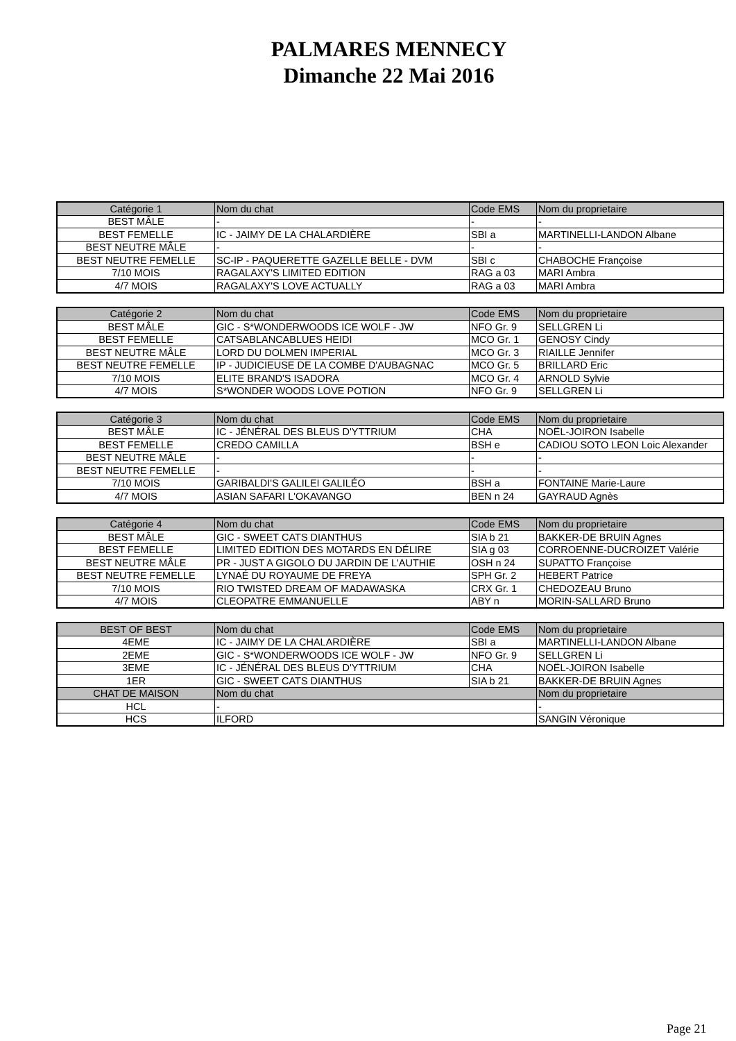PALMARES MENNECY
Dimanche 22 Mai 2016
| Catégorie 1 | Nom du chat | Code EMS | Nom du proprietaire |
| --- | --- | --- | --- |
| BEST MÂLE | - | - | - |
| BEST FEMELLE | IC - JAIMY DE LA CHALARDIÈRE | SBI a | MARTINELLI-LANDON Albane |
| BEST NEUTRE MÂLE | - | - | - |
| BEST NEUTRE FEMELLE | SC-IP - PAQUERETTE GAZELLE BELLE - DVM | SBI c | CHABOCHE Françoise |
| 7/10 MOIS | RAGALAXY'S LIMITED EDITION | RAG a 03 | MARI Ambra |
| 4/7 MOIS | RAGALAXY'S LOVE ACTUALLY | RAG a 03 | MARI Ambra |
| Catégorie 2 | Nom du chat | Code EMS | Nom du proprietaire |
| --- | --- | --- | --- |
| BEST MÂLE | GIC - S*WONDERWOODS ICE WOLF - JW | NFO Gr. 9 | SELLGREN Li |
| BEST FEMELLE | CATSABLANCABLUES HEIDI | MCO Gr. 1 | GENOSY Cindy |
| BEST NEUTRE MÂLE | LORD DU DOLMEN IMPERIAL | MCO Gr. 3 | RIAILLE Jennifer |
| BEST NEUTRE FEMELLE | IP - JUDICIEUSE DE LA COMBE D'AUBAGNAC | MCO Gr. 5 | BRILLARD Eric |
| 7/10 MOIS | ELITE BRAND'S ISADORA | MCO Gr. 4 | ARNOLD Sylvie |
| 4/7 MOIS | S*WONDER WOODS LOVE POTION | NFO Gr. 9 | SELLGREN Li |
| Catégorie 3 | Nom du chat | Code EMS | Nom du proprietaire |
| --- | --- | --- | --- |
| BEST MÂLE | IC - JÉNÉRAL DES BLEUS D'YTTRIUM | CHA | NOËL-JOIRON Isabelle |
| BEST FEMELLE | CREDO CAMILLA | BSH e | CADIOU SOTO LEON Loic Alexander |
| BEST NEUTRE MÂLE | - | - | - |
| BEST NEUTRE FEMELLE | - | - | - |
| 7/10 MOIS | GARIBALDI'S GALILEI GALILÉO | BSH a | FONTAINE Marie-Laure |
| 4/7 MOIS | ASIAN SAFARI L'OKAVANGO | BEN n 24 | GAYRAUD Agnès |
| Catégorie 4 | Nom du chat | Code EMS | Nom du proprietaire |
| --- | --- | --- | --- |
| BEST MÂLE | GIC - SWEET CATS DIANTHUS | SIA b 21 | BAKKER-DE BRUIN Agnes |
| BEST FEMELLE | LIMITED EDITION DES MOTARDS EN DÉLIRE | SIA g 03 | CORROENNE-DUCROIZET Valérie |
| BEST NEUTRE MÂLE | PR - JUST A GIGOLO DU JARDIN DE L'AUTHIE | OSH n 24 | SUPATTO Françoise |
| BEST NEUTRE FEMELLE | LYNAÉ DU ROYAUME DE FREYA | SPH Gr. 2 | HEBERT Patrice |
| 7/10 MOIS | RIO TWISTED DREAM OF MADAWASKA | CRX Gr. 1 | CHEDOZEAU Bruno |
| 4/7 MOIS | CLEOPATRE EMMANUELLE | ABY n | MORIN-SALLARD Bruno |
| BEST OF BEST | Nom du chat | Code EMS | Nom du proprietaire |
| --- | --- | --- | --- |
| 4EME | IC - JAIMY DE LA CHALARDIÈRE | SBI a | MARTINELLI-LANDON Albane |
| 2EME | GIC - S*WONDERWOODS ICE WOLF - JW | NFO Gr. 9 | SELLGREN Li |
| 3EME | IC - JÉNÉRAL DES BLEUS D'YTTRIUM | CHA | NOËL-JOIRON Isabelle |
| 1ER | GIC - SWEET CATS DIANTHUS | SIA b 21 | BAKKER-DE BRUIN Agnes |
| CHAT DE MAISON | Nom du chat | | Nom du proprietaire |
| HCL | - | | - |
| HCS | ILFORD | | SANGIN Véronique |
Page 21